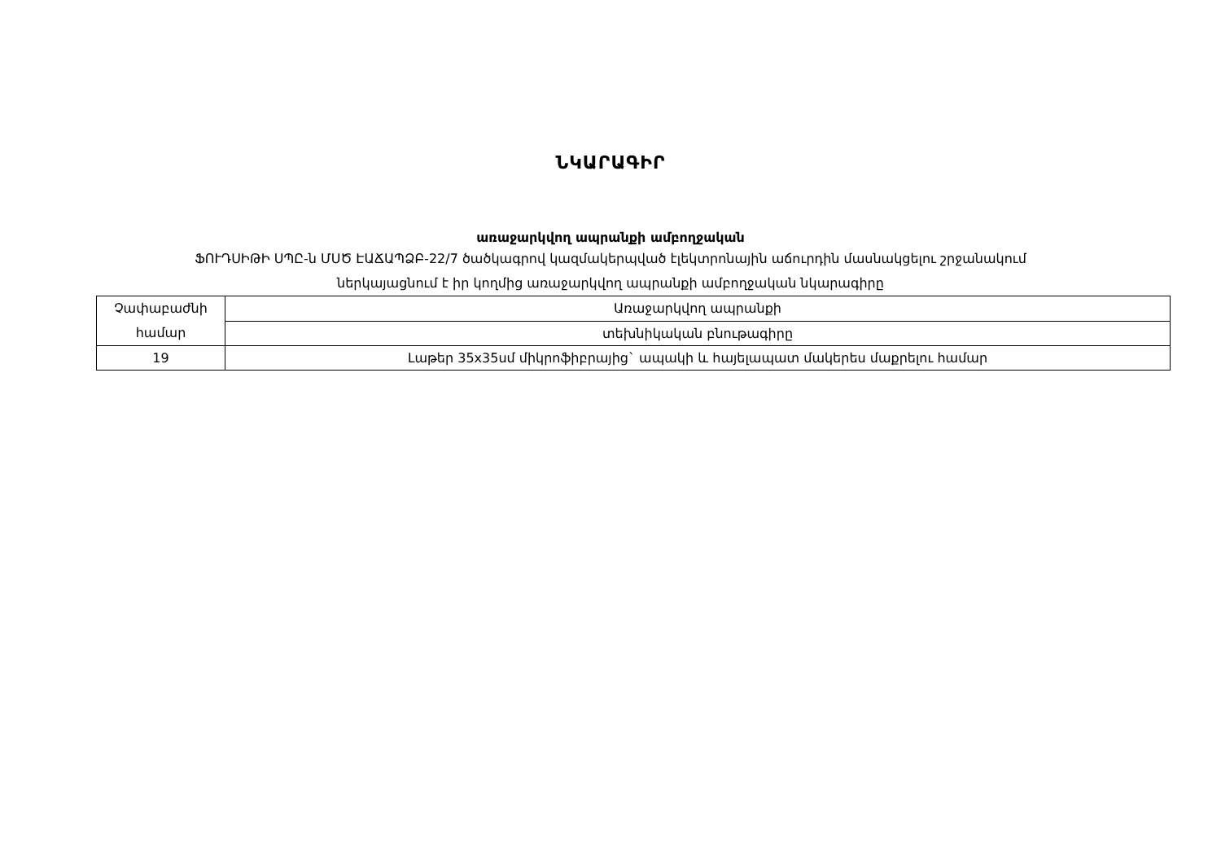ՆԿԱՐԱԳԻՐ
առաջարկվող ապրանքի ամբողջական
ՖՈՒԴՍԻԹԻ ՍՊԸ-ն ՄՍԾ ԷԱՃԱՊՁԲ-22/7 ծածկագրով կազմակերպված էլեկտրոնային աճուրդին մասնակցելու շրջանակում
ներկայացնում է իր կողմից առաջարկվող ապրանքի ամբողջական նկարագիրը
| Չափաբաժնի համար | Առաջարկվող ապրանքի |
| | տեխնիկական բնութագիրը |
| 19 | Լաթեր 35x35սմ միկրոֆիբրայից` ապակի և հայելապատ մակերես մաքրելու համար |